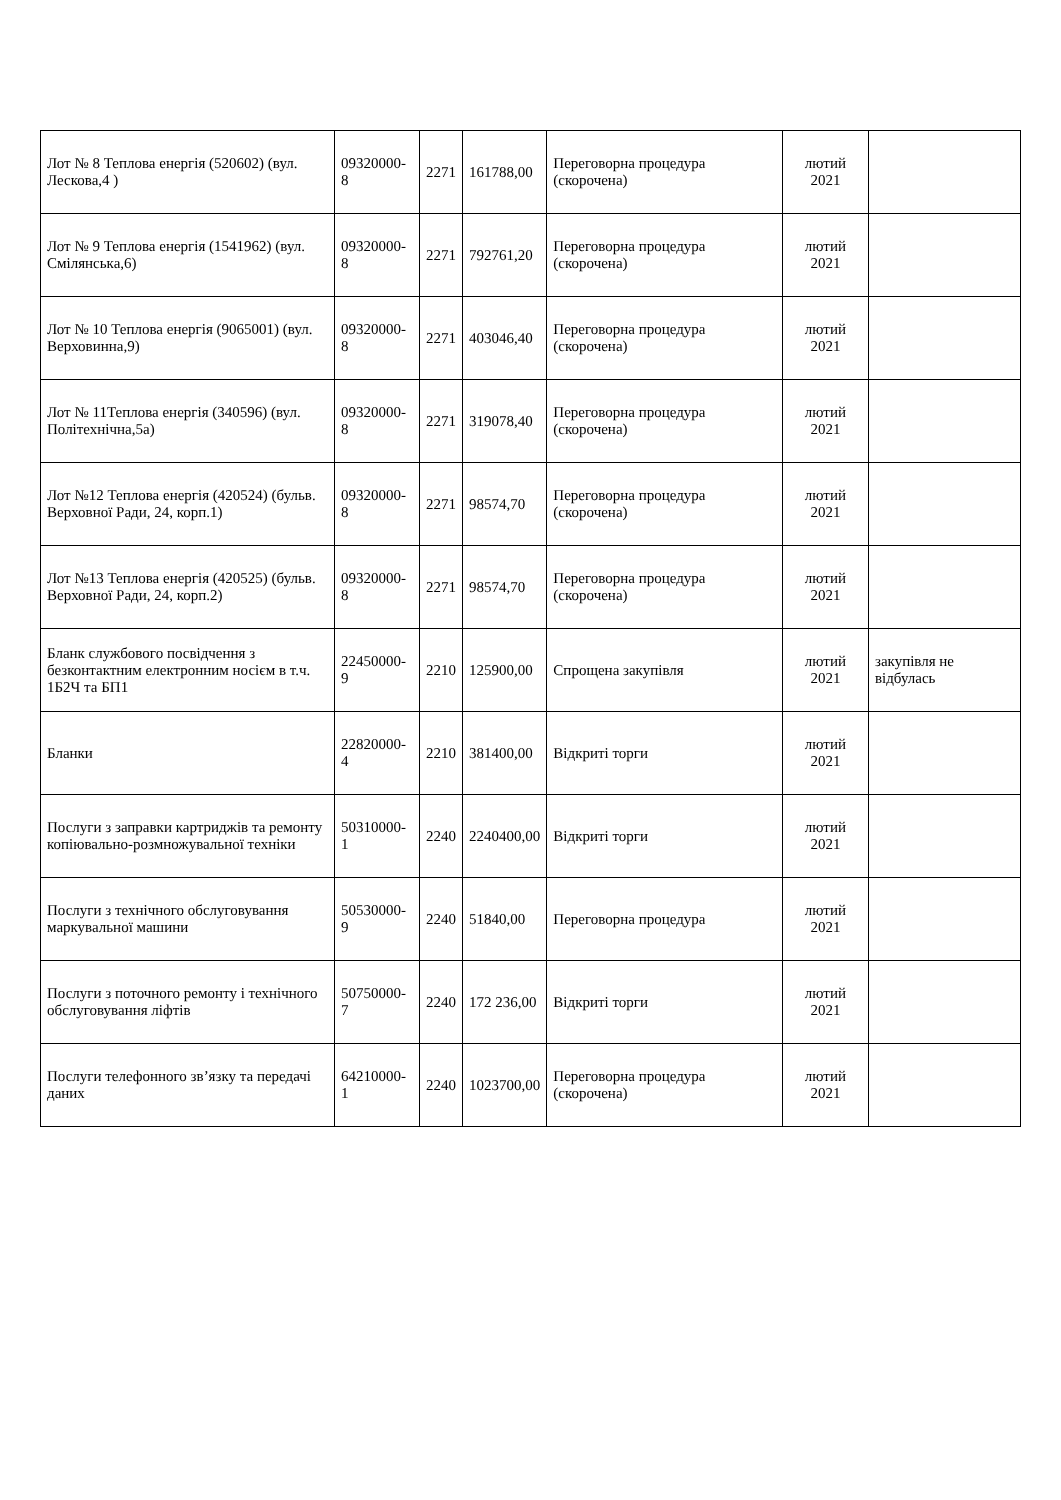| Лот № 8 Теплова енергія (520602) (вул. Лескова,4 ) | 09320000-8 | 2271 | 161788,00 | Переговорна процедура (скорочена) | лютий 2021 | |
| Лот № 9 Теплова енергія (1541962) (вул. Смілянська,6) | 09320000-8 | 2271 | 792761,20 | Переговорна процедура (скорочена) | лютий 2021 | |
| Лот № 10 Теплова енергія (9065001) (вул. Верховинна,9) | 09320000-8 | 2271 | 403046,40 | Переговорна процедура (скорочена) | лютий 2021 | |
| Лот № 11Теплова енергія (340596) (вул. Політехнічна,5а) | 09320000-8 | 2271 | 319078,40 | Переговорна процедура (скорочена) | лютий 2021 | |
| Лот №12 Теплова енергія (420524) (бульв. Верховної Ради, 24, корп.1) | 09320000-8 | 2271 | 98574,70 | Переговорна процедура (скорочена) | лютий 2021 | |
| Лот №13 Теплова енергія (420525) (бульв. Верховної Ради, 24, корп.2) | 09320000-8 | 2271 | 98574,70 | Переговорна процедура (скорочена) | лютий 2021 | |
| Бланк службового посвідчення з безконтактним електронним носієм в т.ч. 1Б2Ч та БП1 | 22450000-9 | 2210 | 125900,00 | Спрощена закупівля | лютий 2021 | закупівля не відбулась |
| Бланки | 22820000-4 | 2210 | 381400,00 | Відкриті торги | лютий 2021 | |
| Послуги з заправки картриджів та ремонту копіювально-розмножувальної техніки | 50310000-1 | 2240 | 2240400,00 | Відкриті торги | лютий 2021 | |
| Послуги з технічного обслуговування маркувальної машини | 50530000-9 | 2240 | 51840,00 | Переговорна процедура | лютий 2021 | |
| Послуги з поточного ремонту і технічного обслуговування ліфтів | 50750000-7 | 2240 | 172 236,00 | Відкриті торги | лютий 2021 | |
| Послуги телефонного зв’язку та передачі даних | 64210000-1 | 2240 | 1023700,00 | Переговорна процедура (скорочена) | лютий 2021 | |